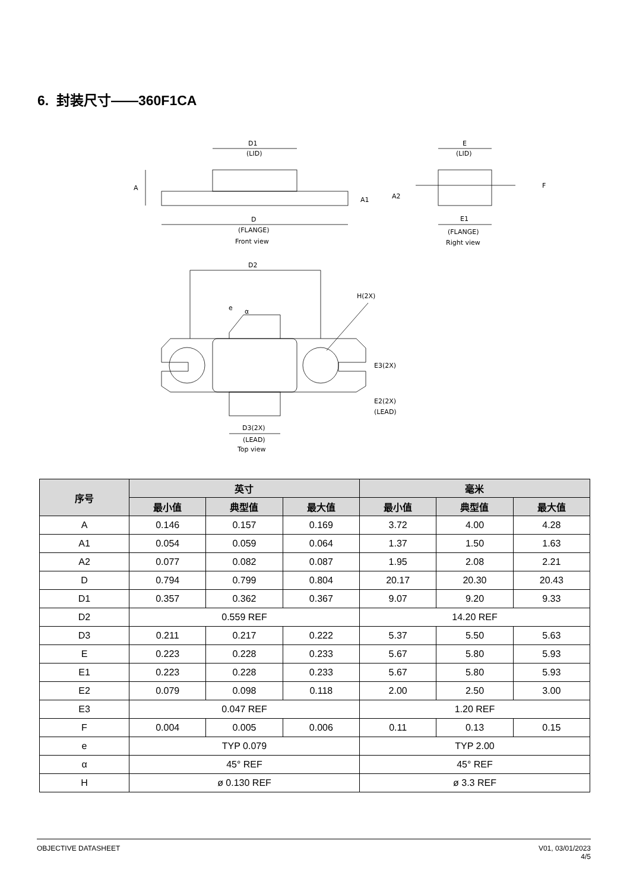6. 封装尺寸——360F1CA
D1
(LID)
A
A1
D
(FLANGE)
Front view
E
(LID)
A2
F
E1
(FLANGE)
Right view
D2
H(2X)
e
α
E3(2X)
E2(2X)
(LEAD)
D3(2X)
(LEAD)
Top view
| 序号 | 英寸 | | | 毫米 | | |
| --- | --- | --- | --- | --- | --- | --- |
| | 最小值 | 典型值 | 最大值 | 最小值 | 典型值 | 最大值 |
| A | 0.146 | 0.157 | 0.169 | 3.72 | 4.00 | 4.28 |
| A1 | 0.054 | 0.059 | 0.064 | 1.37 | 1.50 | 1.63 |
| A2 | 0.077 | 0.082 | 0.087 | 1.95 | 2.08 | 2.21 |
| D | 0.794 | 0.799 | 0.804 | 20.17 | 20.30 | 20.43 |
| D1 | 0.357 | 0.362 | 0.367 | 9.07 | 9.20 | 9.33 |
| D2 | 0.559 REF | | | 14.20 REF | | |
| D3 | 0.211 | 0.217 | 0.222 | 5.37 | 5.50 | 5.63 |
| E | 0.223 | 0.228 | 0.233 | 5.67 | 5.80 | 5.93 |
| E1 | 0.223 | 0.228 | 0.233 | 5.67 | 5.80 | 5.93 |
| E2 | 0.079 | 0.098 | 0.118 | 2.00 | 2.50 | 3.00 |
| E3 | 0.047 REF | | | 1.20 REF | | |
| F | 0.004 | 0.005 | 0.006 | 0.11 | 0.13 | 0.15 |
| e | TYP 0.079 | | | TYP 2.00 | | |
| α | 45° REF | | | 45° REF | | |
| H | ø 0.130 REF | | | ø 3.3 REF | | |
OBJECTIVE DATASHEET V01, 03/01/2023
4/5